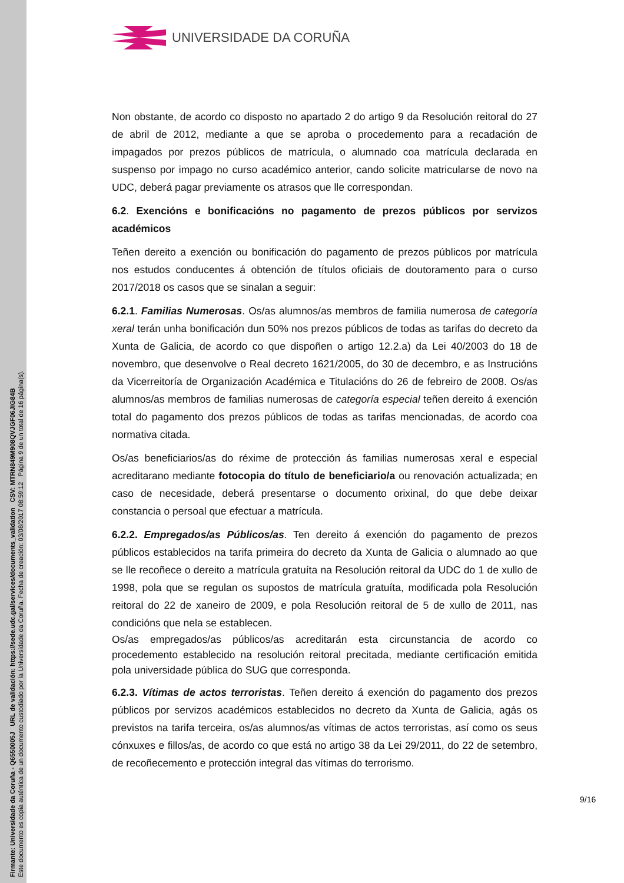Firmante: Universidade da Coruña - Q6550005J URL de validación: https://sede.udc.gal/services/documents_validation CSV: MTRN849M908QVJGF06JIG84B
Este documento es copia auténtica de un documento custodiado por la Universidade da Coruña. Fecha de creación: 03/08/2017 08:59:12 Página 9 de un total de 16 página(s).
UNIVERSIDADE DA CORUÑA
Non obstante, de acordo co disposto no apartado 2 do artigo 9 da Resolución reitoral do 27 de abril de 2012, mediante a que se aproba o procedemento para a recadación de impagados por prezos públicos de matrícula, o alumnado coa matrícula declarada en suspenso por impago no curso académico anterior, cando solicite matricularse de novo na UDC, deberá pagar previamente os atrasos que lle correspondan.
6.2. Exencións e bonificacións no pagamento de prezos públicos por servizos académicos
Teñen dereito a exención ou bonificación do pagamento de prezos públicos por matrícula nos estudos conducentes á obtención de títulos oficiais de doutoramento para o curso 2017/2018 os casos que se sinalan a seguir:
6.2.1. Familias Numerosas. Os/as alumnos/as membros de familia numerosa de categoría xeral terán unha bonificación dun 50% nos prezos públicos de todas as tarifas do decreto da Xunta de Galicia, de acordo co que dispoñen o artigo 12.2.a) da Lei 40/2003 do 18 de novembro, que desenvolve o Real decreto 1621/2005, do 30 de decembro, e as Instrucións da Vicerreitoría de Organización Académica e Titulacións do 26 de febreiro de 2008. Os/as alumnos/as membros de familias numerosas de categoría especial teñen dereito á exención total do pagamento dos prezos públicos de todas as tarifas mencionadas, de acordo coa normativa citada.
Os/as beneficiarios/as do réxime de protección ás familias numerosas xeral e especial acreditarano mediante fotocopia do título de beneficiario/a ou renovación actualizada; en caso de necesidade, deberá presentarse o documento orixinal, do que debe deixar constancia o persoal que efectuar a matrícula.
6.2.2. Empregados/as Públicos/as. Ten dereito á exención do pagamento de prezos públicos establecidos na tarifa primeira do decreto da Xunta de Galicia o alumnado ao que se lle recoñece o dereito a matrícula gratuíta na Resolución reitoral da UDC do 1 de xullo de 1998, pola que se regulan os supostos de matrícula gratuíta, modificada pola Resolución reitoral do 22 de xaneiro de 2009, e pola Resolución reitoral de 5 de xullo de 2011, nas condicións que nela se establecen.
Os/as empregados/as públicos/as acreditarán esta circunstancia de acordo co procedemento establecido na resolución reitoral precitada, mediante certificación emitida pola universidade pública do SUG que corresponda.
6.2.3. Vítimas de actos terroristas. Teñen dereito á exención do pagamento dos prezos públicos por servizos académicos establecidos no decreto da Xunta de Galicia, agás os previstos na tarifa terceira, os/as alumnos/as vítimas de actos terroristas, así como os seus cónxuxes e fillos/as, de acordo co que está no artigo 38 da Lei 29/2011, do 22 de setembro, de recoñecemento e protección integral das vítimas do terrorismo.
9/16